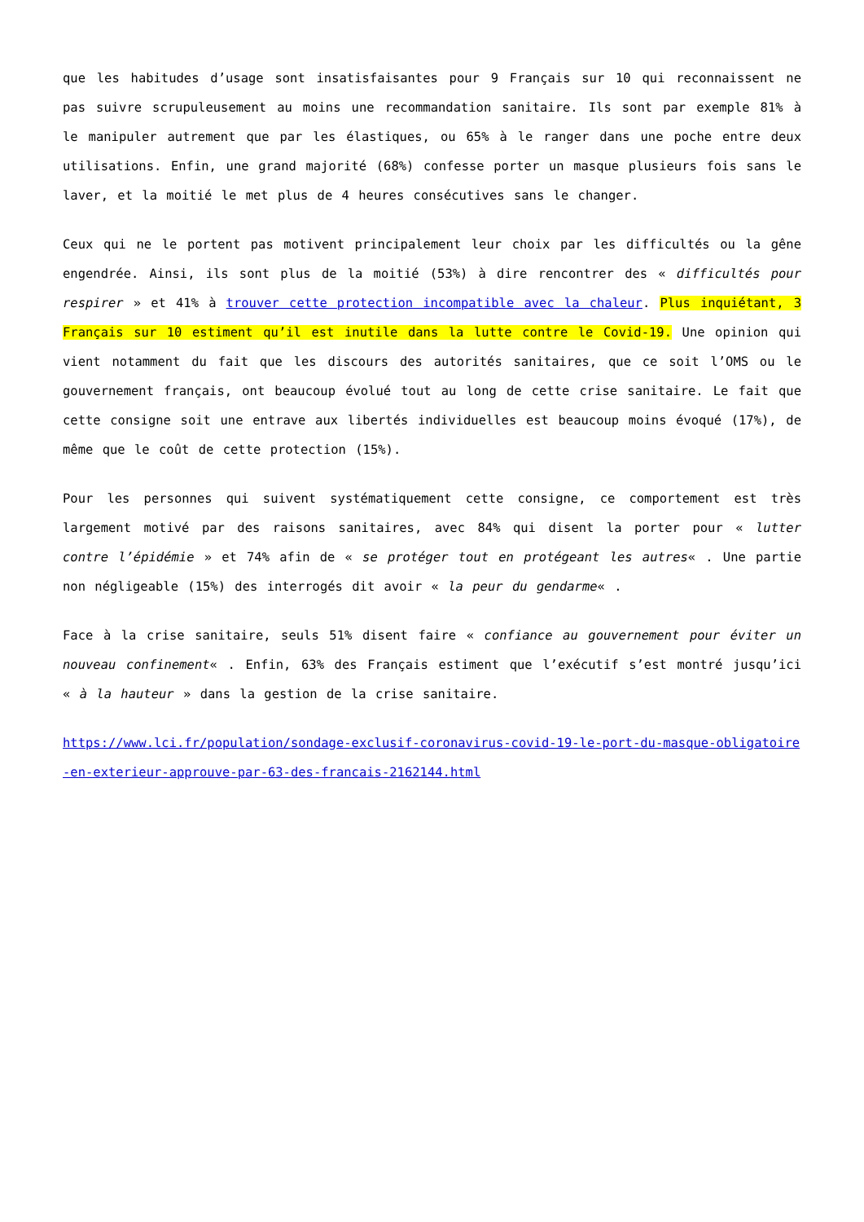que les habitudes d’usage sont insatisfaisantes pour 9 Français sur 10 qui reconnaissent ne pas suivre scrupuleusement au moins une recommandation sanitaire. Ils sont par exemple 81% à le manipuler autrement que par les élastiques, ou 65% à le ranger dans une poche entre deux utilisations. Enfin, une grand majorité (68%) confesse porter un masque plusieurs fois sans le laver, et la moitié le met plus de 4 heures consécutives sans le changer.
Ceux qui ne le portent pas motivent principalement leur choix par les difficultés ou la gêne engendrée. Ainsi, ils sont plus de la moitié (53%) à dire rencontrer des « difficultés pour respirer » et 41% à trouver cette protection incompatible avec la chaleur. Plus inquiétant, 3 Français sur 10 estiment qu’il est inutile dans la lutte contre le Covid-19. Une opinion qui vient notamment du fait que les discours des autorités sanitaires, que ce soit l’OMS ou le gouvernement français, ont beaucoup évolué tout au long de cette crise sanitaire. Le fait que cette consigne soit une entrave aux libertés individuelles est beaucoup moins évoqué (17%), de même que le coût de cette protection (15%).
Pour les personnes qui suivent systématiquement cette consigne, ce comportement est très largement motivé par des raisons sanitaires, avec 84% qui disent la porter pour « lutter contre l’épidémie » et 74% afin de « se protéger tout en protégeant les autres« . Une partie non négligeable (15%) des interrogés dit avoir « la peur du gendarme« .
Face à la crise sanitaire, seuls 51% disent faire « confiance au gouvernement pour éviter un nouveau confinement« . Enfin, 63% des Français estiment que l’exécutif s’est montré jusqu’ici « à la hauteur » dans la gestion de la crise sanitaire.
https://www.lci.fr/population/sondage-exclusif-coronavirus-covid-19-le-port-du-masque-obligatoire-en-exterieur-approuve-par-63-des-francais-2162144.html